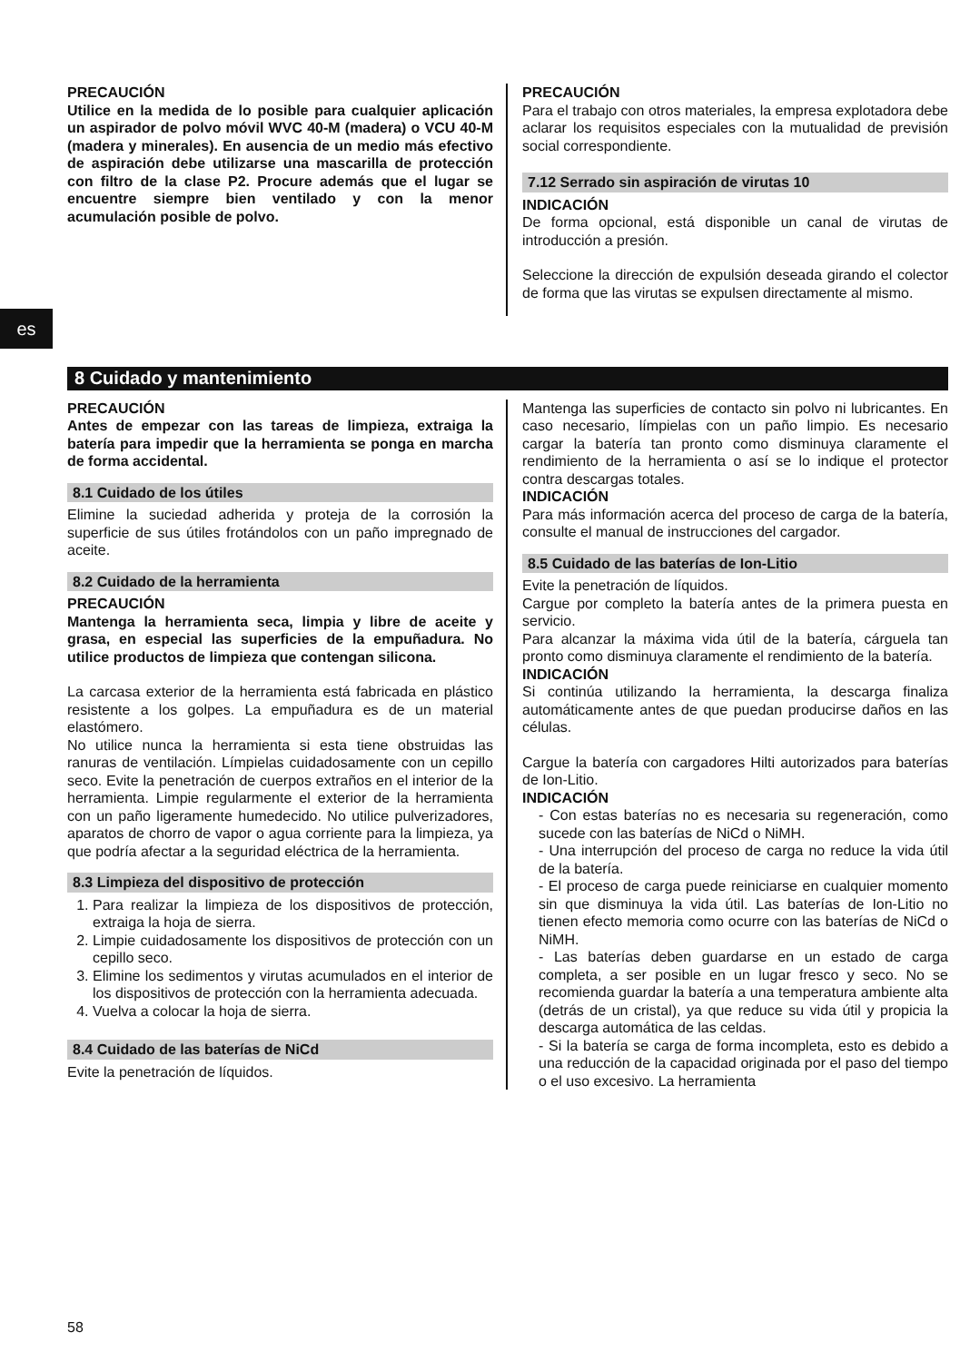es
PRECAUCIÓN
Utilice en la medida de lo posible para cualquier aplicación un aspirador de polvo móvil WVC 40-M (madera) o VCU 40-M (madera y minerales). En ausencia de un medio más efectivo de aspiración debe utilizarse una mascarilla de protección con filtro de la clase P2. Procure además que el lugar se encuentre siempre bien ventilado y con la menor acumulación posible de polvo.
PRECAUCIÓN
Para el trabajo con otros materiales, la empresa explotadora debe aclarar los requisitos especiales con la mutualidad de previsión social correspondiente.
7.12 Serrado sin aspiración de virutas 10
INDICACIÓN
De forma opcional, está disponible un canal de virutas de introducción a presión.
Seleccione la dirección de expulsión deseada girando el colector de forma que las virutas se expulsen directamente al mismo.
8 Cuidado y mantenimiento
PRECAUCIÓN
Antes de empezar con las tareas de limpieza, extraiga la batería para impedir que la herramienta se ponga en marcha de forma accidental.
8.1 Cuidado de los útiles
Elimine la suciedad adherida y proteja de la corrosión la superficie de sus útiles frotándolos con un paño impregnado de aceite.
8.2 Cuidado de la herramienta
PRECAUCIÓN
Mantenga la herramienta seca, limpia y libre de aceite y grasa, en especial las superficies de la empuñadura. No utilice productos de limpieza que contengan silicona.
La carcasa exterior de la herramienta está fabricada en plástico resistente a los golpes. La empuñadura es de un material elastómero.
No utilice nunca la herramienta si esta tiene obstruidas las ranuras de ventilación. Límpielas cuidadosamente con un cepillo seco. Evite la penetración de cuerpos extraños en el interior de la herramienta. Limpie regularmente el exterior de la herramienta con un paño ligeramente humedecido. No utilice pulverizadores, aparatos de chorro de vapor o agua corriente para la limpieza, ya que podría afectar a la seguridad eléctrica de la herramienta.
8.3 Limpieza del dispositivo de protección
1. Para realizar la limpieza de los dispositivos de protección, extraiga la hoja de sierra.
2. Limpie cuidadosamente los dispositivos de protección con un cepillo seco.
3. Elimine los sedimentos y virutas acumulados en el interior de los dispositivos de protección con la herramienta adecuada.
4. Vuelva a colocar la hoja de sierra.
8.4 Cuidado de las baterías de NiCd
Evite la penetración de líquidos.
Mantenga las superficies de contacto sin polvo ni lubricantes. En caso necesario, límpielas con un paño limpio. Es necesario cargar la batería tan pronto como disminuya claramente el rendimiento de la herramienta o así se lo indique el protector contra descargas totales.
INDICACIÓN
Para más información acerca del proceso de carga de la batería, consulte el manual de instrucciones del cargador.
8.5 Cuidado de las baterías de Ion-Litio
Evite la penetración de líquidos.
Cargue por completo la batería antes de la primera puesta en servicio.
Para alcanzar la máxima vida útil de la batería, cárguela tan pronto como disminuya claramente el rendimiento de la batería.
INDICACIÓN
Si continúa utilizando la herramienta, la descarga finaliza automáticamente antes de que puedan producirse daños en las células.
Cargue la batería con cargadores Hilti autorizados para baterías de Ion-Litio.
INDICACIÓN
- Con estas baterías no es necesaria su regeneración, como sucede con las baterías de NiCd o NiMH.
- Una interrupción del proceso de carga no reduce la vida útil de la batería.
- El proceso de carga puede reiniciarse en cualquier momento sin que disminuya la vida útil. Las baterías de Ion-Litio no tienen efecto memoria como ocurre con las baterías de NiCd o NiMH.
- Las baterías deben guardarse en un estado de carga completa, a ser posible en un lugar fresco y seco. No se recomienda guardar la batería a una temperatura ambiente alta (detrás de un cristal), ya que reduce su vida útil y propicia la descarga automática de las celdas.
- Si la batería se carga de forma incompleta, esto es debido a una reducción de la capacidad originada por el paso del tiempo o el uso excesivo. La herramienta
58